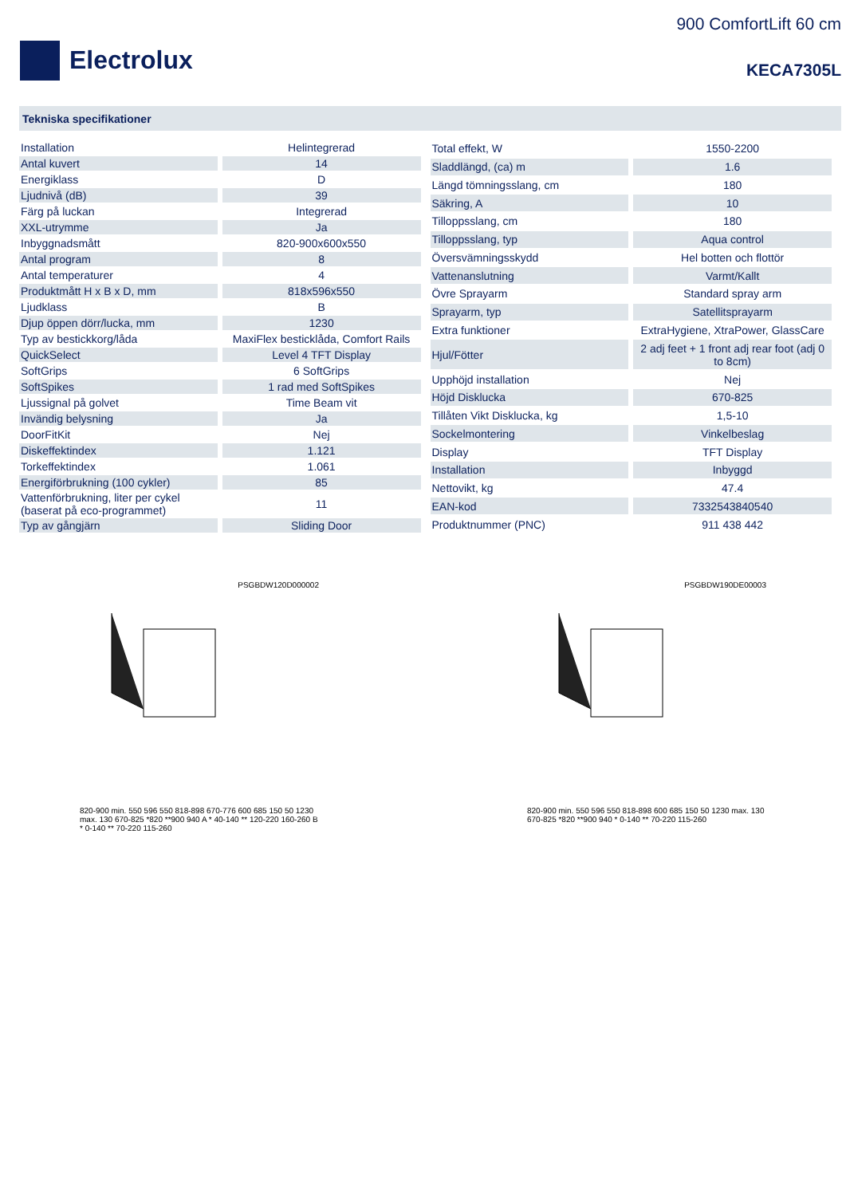Electrolux
900 ComfortLift 60 cm
KECA7305L
Tekniska specifikationer
| Installation | Helintegrerad |
| Antal kuvert | 14 |
| Energiklass | D |
| Ljudnivå (dB) | 39 |
| Färg på luckan | Integrerad |
| XXL-utrymme | Ja |
| Inbyggnadsmått | 820-900x600x550 |
| Antal program | 8 |
| Antal temperaturer | 4 |
| Produktmått H x B x D, mm | 818x596x550 |
| Ljudklass | B |
| Djup öppen dörr/lucka, mm | 1230 |
| Typ av bestickkorg/låda | MaxiFlex besticklåda, Comfort Rails |
| QuickSelect | Level 4 TFT Display |
| SoftGrips | 6 SoftGrips |
| SoftSpikes | 1 rad med SoftSpikes |
| Ljussignal på golvet | Time Beam vit |
| Invändig belysning | Ja |
| DoorFitKit | Nej |
| Diskeffektindex | 1.121 |
| Torkeffektindex | 1.061 |
| Energiförbrukning (100 cykler) | 85 |
| Vattenförbrukning, liter per cykel (baserat på eco-programmet) | 11 |
| Typ av gångjärn | Sliding Door |
| Total effekt, W | 1550-2200 |
| Sladdlängd, (ca) m | 1.6 |
| Längd tömningsslang, cm | 180 |
| Säkring, A | 10 |
| Tilloppsslang, cm | 180 |
| Tilloppsslang, typ | Aqua control |
| Översvämningsskydd | Hel botten och flottör |
| Vattenanslutning | Varmt/Kallt |
| Övre Sprayarm | Standard spray arm |
| Sprayarm, typ | Satellitsprayarm |
| Extra funktioner | ExtraHygiene, XtraPower, GlassCare |
| Hjul/Fötter | 2 adj feet + 1 front adj rear foot (adj 0 to 8cm) |
| Upphöjd installation | Nej |
| Höjd Disklucka | 670-825 |
| Tillåten Vikt Disklucka, kg | 1,5-10 |
| Sockelmontering | Vinkelbeslag |
| Display | TFT Display |
| Installation | Inbyggd |
| Nettovikt, kg | 47.4 |
| EAN-kod | 7332543840540 |
| Produktnummer (PNC) | 911 438 442 |
PSGBDW120D000002
820-900 min. 550 596 550 818-898 670-776 600 685 150 50 1230 max. 130 670-825 *820 **900 940 A * 40-140 ** 120-220 160-260 B * 0-140 ** 70-220 115-260
PSGBDW190DE00003
820-900 min. 550 596 550 818-898 600 685 150 50 1230 max. 130 670-825 *820 **900 940 * 0-140 ** 70-220 115-260